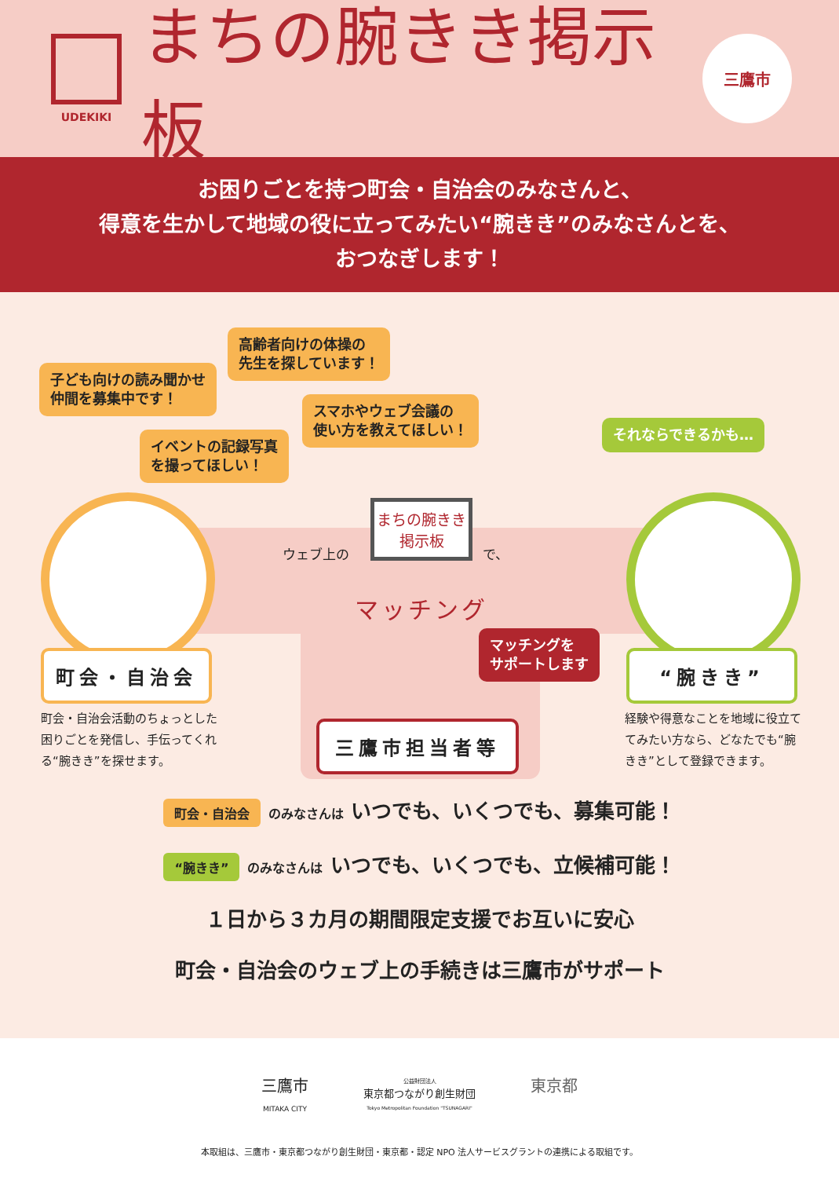UDEKIKI
まちの腕きき掲示板
三鷹市
お困りごとを持つ町会・自治会のみなさんと、
得意を生かして地域の役に立ってみたい“腕きき”のみなさんとを、
おつなぎします！
高齢者向けの体操の
先生を探しています！
子ども向けの読み聞かせ
仲間を募集中です！
スマホやウェブ会議の
使い方を教えてほしい！
イベントの記録写真
を撮ってほしい！
それならできるかも…
ウェブ上の
まちの腕きき
掲示板
で、
マッチング
マッチングを
サポートします
町会・自治会 “腕きき”
三鷹市担当者等
町会・自治会活動のちょっとした困りごとを発信し、手伝ってくれる“腕きき”を探せます。
経験や得意なことを地域に役立ててみたい方なら、どなたでも“腕きき”として登録できます。
町会・自治会 のみなさんは いつでも、いくつでも、募集可能！
“腕きき” のみなさんは いつでも、いくつでも、立候補可能！
１日から３カ月の期間限定支援でお互いに安心
町会・自治会のウェブ上の手続きは三鷹市がサポート
三鷹市
MITAKA CITY
公益財団法人
東京都つながり創生財団
Tokyo Metropolitan Foundation "TSUNAGARI"
東京都
本取組は、三鷹市・東京都つながり創生財団・東京都・認定 NPO 法人サービスグラントの連携による取組です。